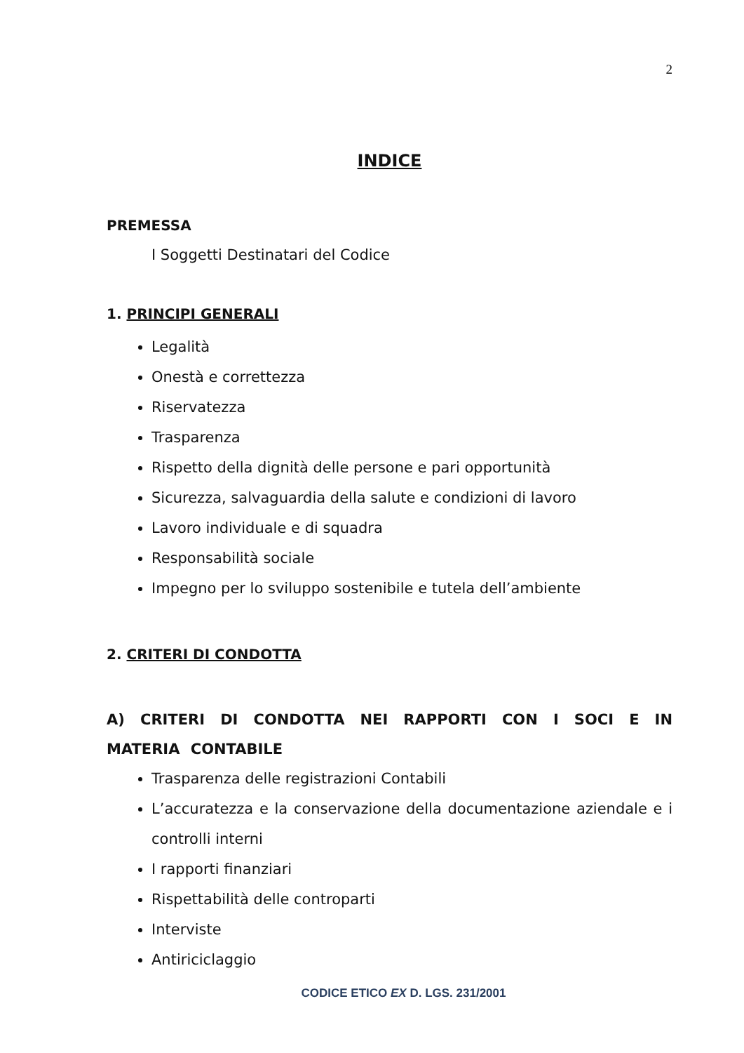2
INDICE
PREMESSA
I Soggetti Destinatari del Codice
1. PRINCIPI GENERALI
Legalità
Onestà e correttezza
Riservatezza
Trasparenza
Rispetto della dignità delle persone e pari opportunità
Sicurezza, salvaguardia della salute e condizioni di lavoro
Lavoro individuale e di squadra
Responsabilità sociale
Impegno per lo sviluppo sostenibile e tutela dell’ambiente
2. CRITERI DI CONDOTTA
A) CRITERI DI CONDOTTA NEI RAPPORTI CON I SOCI E IN MATERIA CONTABILE
Trasparenza delle registrazioni Contabili
L’accuratezza e la conservazione della documentazione aziendale e i controlli interni
I rapporti finanziari
Rispettabilità delle controparti
Interviste
Antiriciclaggio
CODICE ETICO EX D. LGS. 231/2001